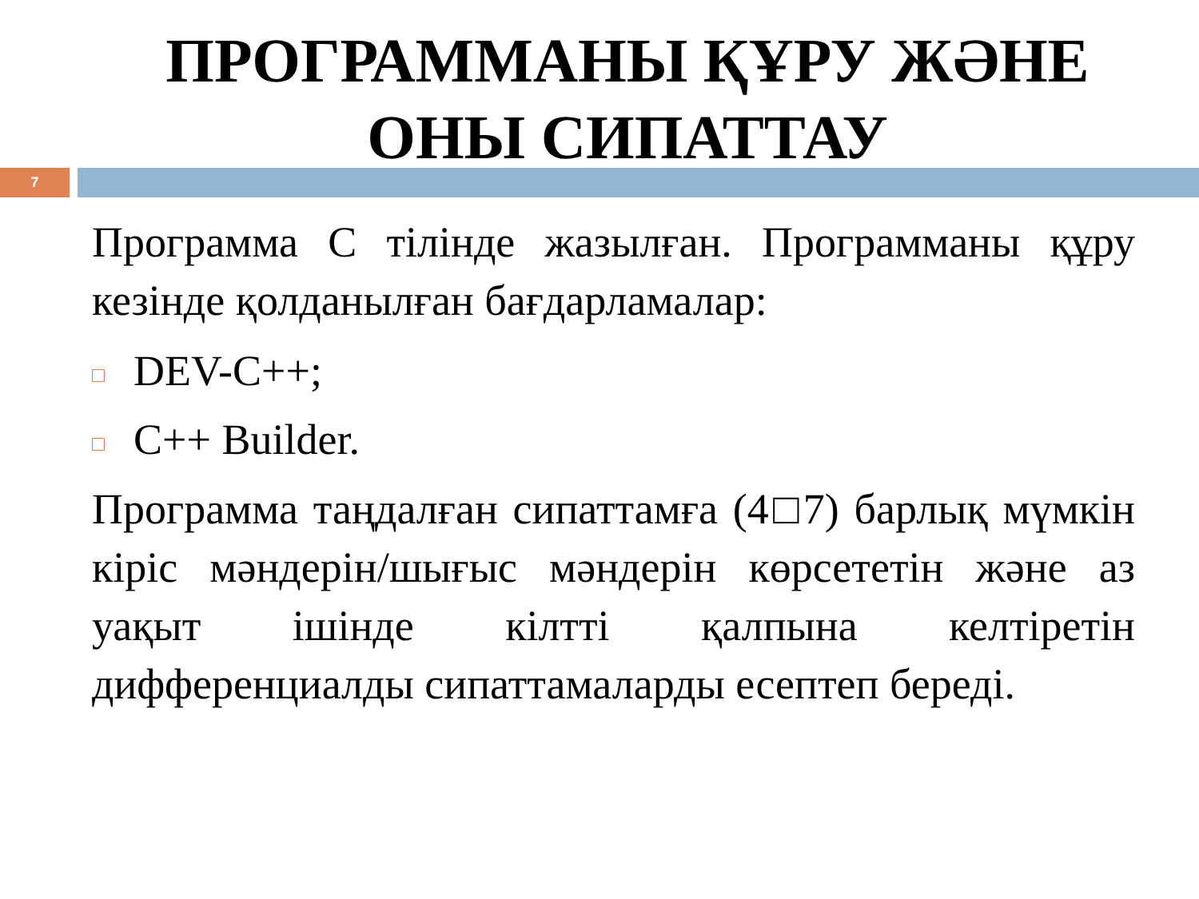ПРОГРАММАНЫ ҚҰРУ ЖӘНЕ
ОНЫ СИПАТТАУ
7
Программа C тілінде жазылған. Программаны құру кезінде қолданылған бағдарламалар:
DEV-C++;
C++ Builder.
Программа таңдалған сипаттамға (4□7) барлық мүмкін кіріс мәндерін/шығыс мәндерін көрсететін және аз уақыт ішінде кілтті қалпына келтіретін дифференциалды сипаттамаларды есептеп береді.